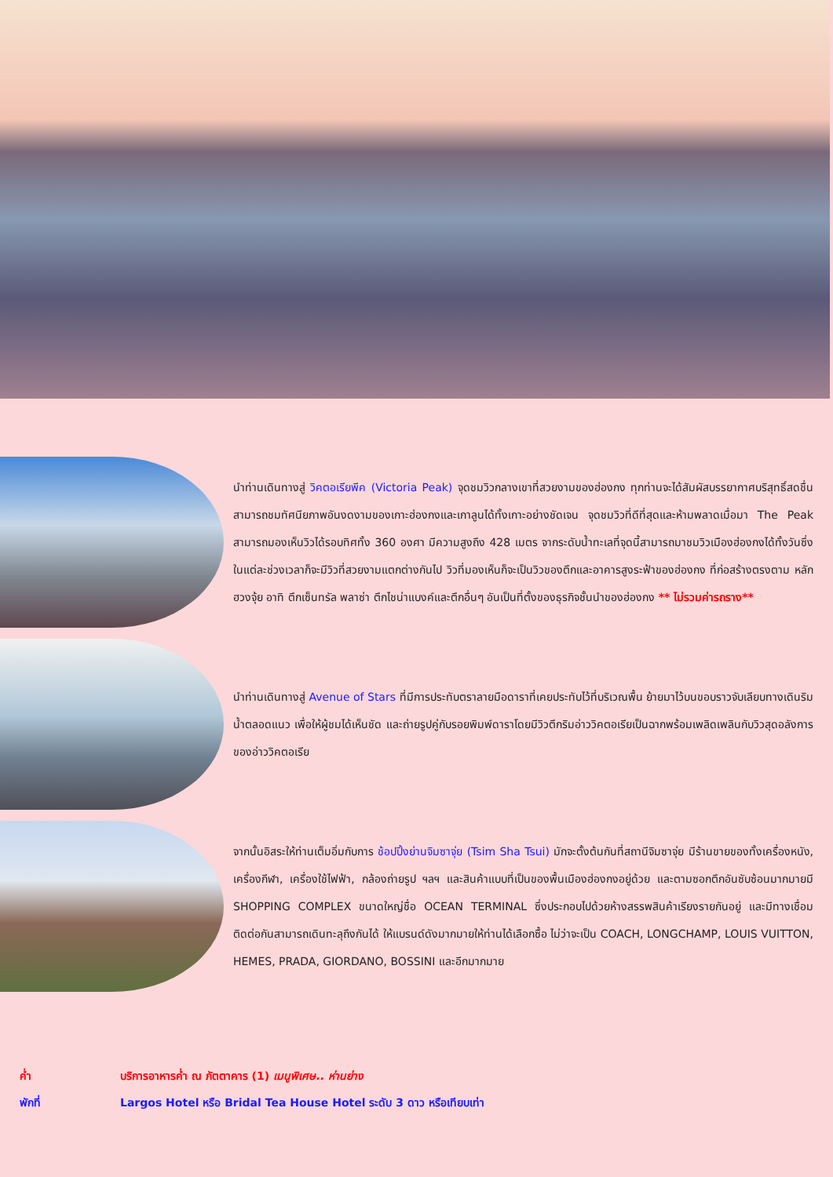นำท่านเดินทางสู่ วิคตอเรียพีค (Victoria Peak) จุดชมวิวกลางเขาที่สวยงามของฮ่องกง ทุกท่านจะได้สัมผัสบรรยากาศบริสุทธิ์สดชื่น สามารถชมทัศนียภาพอันงดงามของเกาะฮ่องกงและเกาลูนได้ทั้งเกาะอย่างชัดเจน จุดชมวิวที่ดีที่สุดและห้ามพลาดเมื่อมา The Peak สามารถมองเห็นวิวได้รอบทิศทั้ง 360 องศา มีความสูงถึง 428 เมตร จากระดับน้ำทะเลที่จุดนี้สามารถมาชมวิวเมืองฮ่องกงได้ทั้งวันซึ่งในแต่ละช่วงเวลาก็จะมีวิวที่สวยงามแตกต่างกันไป วิวที่มองเห็นก็จะเป็นวิวของตึกและอาคารสูงระฟ้าของฮ่องกง ที่ก่อสร้างตรงตาม หลักฮวงจุ้ย อาทิ ตึกเซ็นทรัล พลาซ่า ตึกไชน่าแบงค์และตึกอื่นๆ อันเป็นที่ตั้งของธุรกิจชั้นนำของฮ่องกง ** ไม่รวมค่ารถราง**
นำท่านเดินทางสู่ Avenue of Stars ที่มีการประทับตราลายมือดาราที่เคยประทับไว้ที่บริเวณพื้น ย้ายมาไว้บนขอบราวจับเลียบทางเดินริมน้ำตลอดแนว เพื่อให้ผู้ชมได้เห็นชัด และถ่ายรูปคู่กับรอยพิมพ์ดาราโดยมีวิวตึกริมอ่าววิคตอเรียเป็นฉากพร้อมเพลิดเพลินกับวิวสุดอลังการของอ่าววิคตอเรีย
จากนั้นอิสระให้ท่านเต็มอิ่มกับการ ช้อปปิ้งย่านจิมซาจุ่ย (Tsim Sha Tsui) มักจะตั้งต้นกันที่สถานีจิมซาจุ่ย มีร้านขายของทั้งเครื่องหนัง, เครื่องกีฬา, เครื่องใช้ไฟฟ้า, กล้องถ่ายรูป ฯลฯ และสินค้าแบบที่เป็นของพื้นเมืองฮ่องกงอยู่ด้วย และตามซอกตึกอันซับซ้อนมากมายมี SHOPPING COMPLEX ขนาดใหญ่ชื่อ OCEAN TERMINAL ซึ่งประกอบไปด้วยห้างสรรพสินค้าเรียงรายกันอยู่ และมีทางเชื่อมติดต่อกันสามารถเดินทะลุถึงกันได้ ให้แบรนด์ดังมากมายให้ท่านได้เลือกซื้อ ไม่ว่าจะเป็น COACH, LONGCHAMP, LOUIS VUITTON, HEMES, PRADA, GIORDANO, BOSSINI และอีกมากมาย
ค่ำ บริการอาหารค่ำ ณ ภัตตาคาร (1) เมนูพิเศษ.. ห่านย่าง
พักที่ Largos Hotel หรือ Bridal Tea House Hotel ระดับ 3 ดาว หรือเทียบเท่า